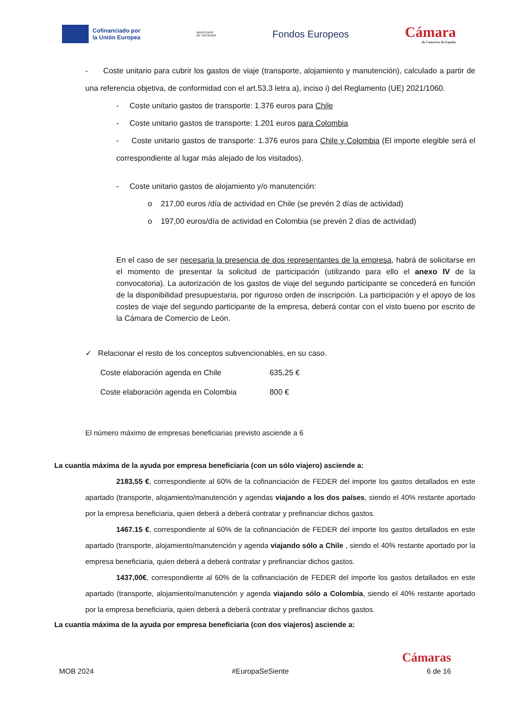Cofinanciado por
la Unión Europea
MINISTERIO
DE HACIENDA
Fondos Europeos
Cámara
de Comercio de España
- Coste unitario para cubrir los gastos de viaje (transporte, alojamiento y manutención), calculado a partir de una referencia objetiva, de conformidad con el art.53.3 letra a), inciso i) del Reglamento (UE) 2021/1060.
- Coste unitario gastos de transporte: 1.376 euros para Chile
- Coste unitario gastos de transporte: 1.201 euros para Colombia
- Coste unitario gastos de transporte: 1.376 euros para Chile y Colombia (El importe elegible será el correspondiente al lugar más alejado de los visitados).
- Coste unitario gastos de alojamiento y/o manutención:
o 217,00 euros /día de actividad en Chile (se prevén 2 días de actividad)
o 197,00 euros/día de actividad en Colombia (se prevén 2 días de actividad)
En el caso de ser necesaria la presencia de dos representantes de la empresa, habrá de solicitarse en el momento de presentar la solicitud de participación (utilizando para ello el anexo IV de la convocatoria). La autorización de los gastos de viaje del segundo participante se concederá en función de la disponibilidad presupuestaria, por riguroso orden de inscripción. La participación y el apoyo de los costes de viaje del segundo participante de la empresa, deberá contar con el visto bueno por escrito de la Cámara de Comercio de León.
✓ Relacionar el resto de los conceptos subvencionables, en su caso.
Coste elaboración agenda en Chile 635,25 €
Coste elaboración agenda en Colombia 800 €
El número máximo de empresas beneficiarias previsto asciende a 6
La cuantía máxima de la ayuda por empresa beneficiaria (con un sólo viajero) asciende a:
2183,55 €, correspondiente al 60% de la cofinanciación de FEDER del importe los gastos detallados en este apartado (transporte, alojamiento/manutención y agendas viajando a los dos países, siendo el 40% restante aportado por la empresa beneficiaria, quien deberá a deberá contratar y prefinanciar dichos gastos.
1467.15 €, correspondiente al 60% de la cofinanciación de FEDER del importe los gastos detallados en este apartado (transporte, alojamiento/manutención y agenda viajando sólo a Chile , siendo el 40% restante aportado por la empresa beneficiaria, quien deberá a deberá contratar y prefinanciar dichos gastos.
1437,00€, correspondiente al 60% de la cofinanciación de FEDER del importe los gastos detallados en este apartado (transporte, alojamiento/manutención y agenda viajando sólo a Colombia, siendo el 40% restante aportado por la empresa beneficiaria, quien deberá a deberá contratar y prefinanciar dichos gastos.
La cuantía máxima de la ayuda por empresa beneficiaria (con dos viajeros) asciende a:
Cámaras
MOB 2024 #EuropaSeSiente 6 de 16